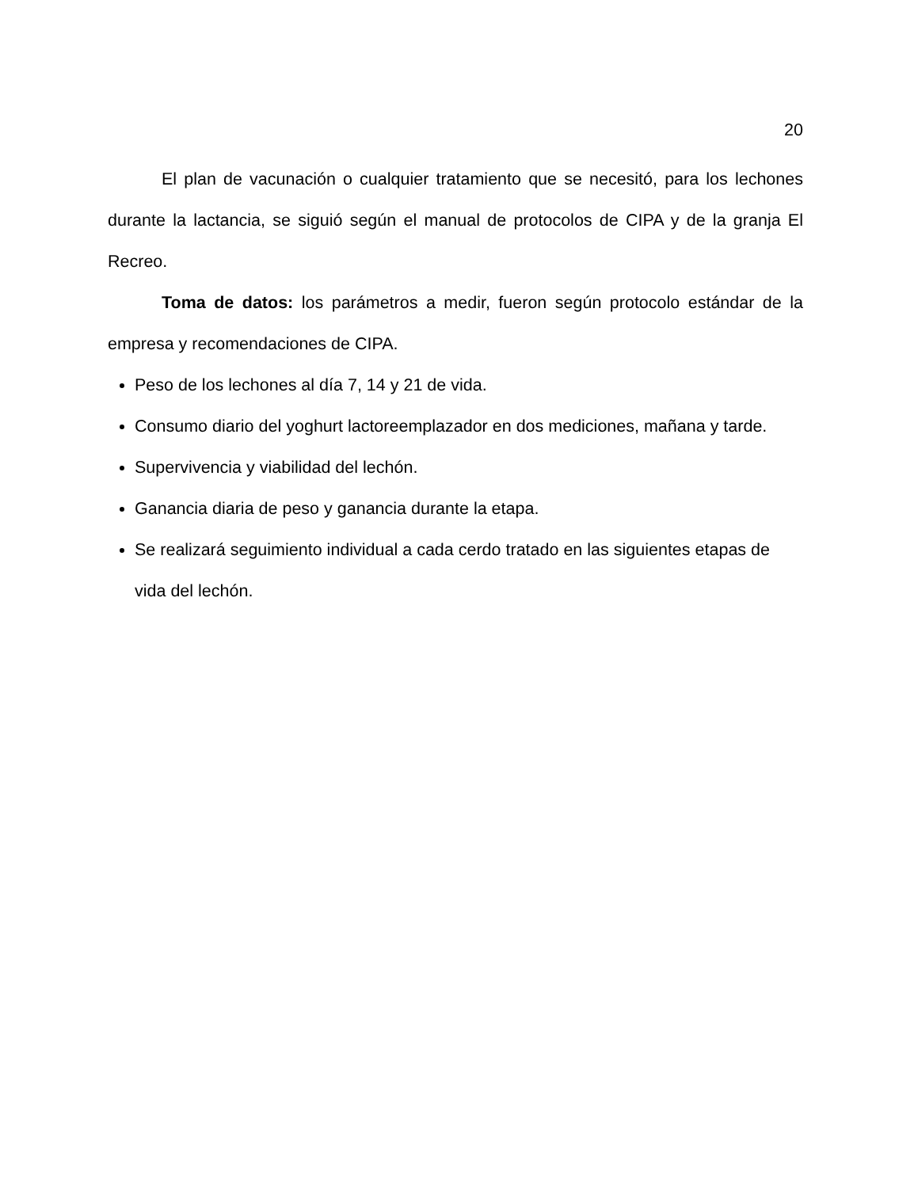20
El plan de vacunación o cualquier tratamiento que se necesitó, para los lechones durante la lactancia, se siguió según el manual de protocolos de CIPA y de la granja El Recreo.
Toma de datos: los parámetros a medir, fueron según protocolo estándar de la empresa y recomendaciones de CIPA.
Peso de los lechones al día 7, 14 y 21 de vida.
Consumo diario del yoghurt lactoreemplazador en dos mediciones, mañana y tarde.
Supervivencia y viabilidad del lechón.
Ganancia diaria de peso y ganancia durante la etapa.
Se realizará seguimiento individual a cada cerdo tratado en las siguientes etapas de vida del lechón.